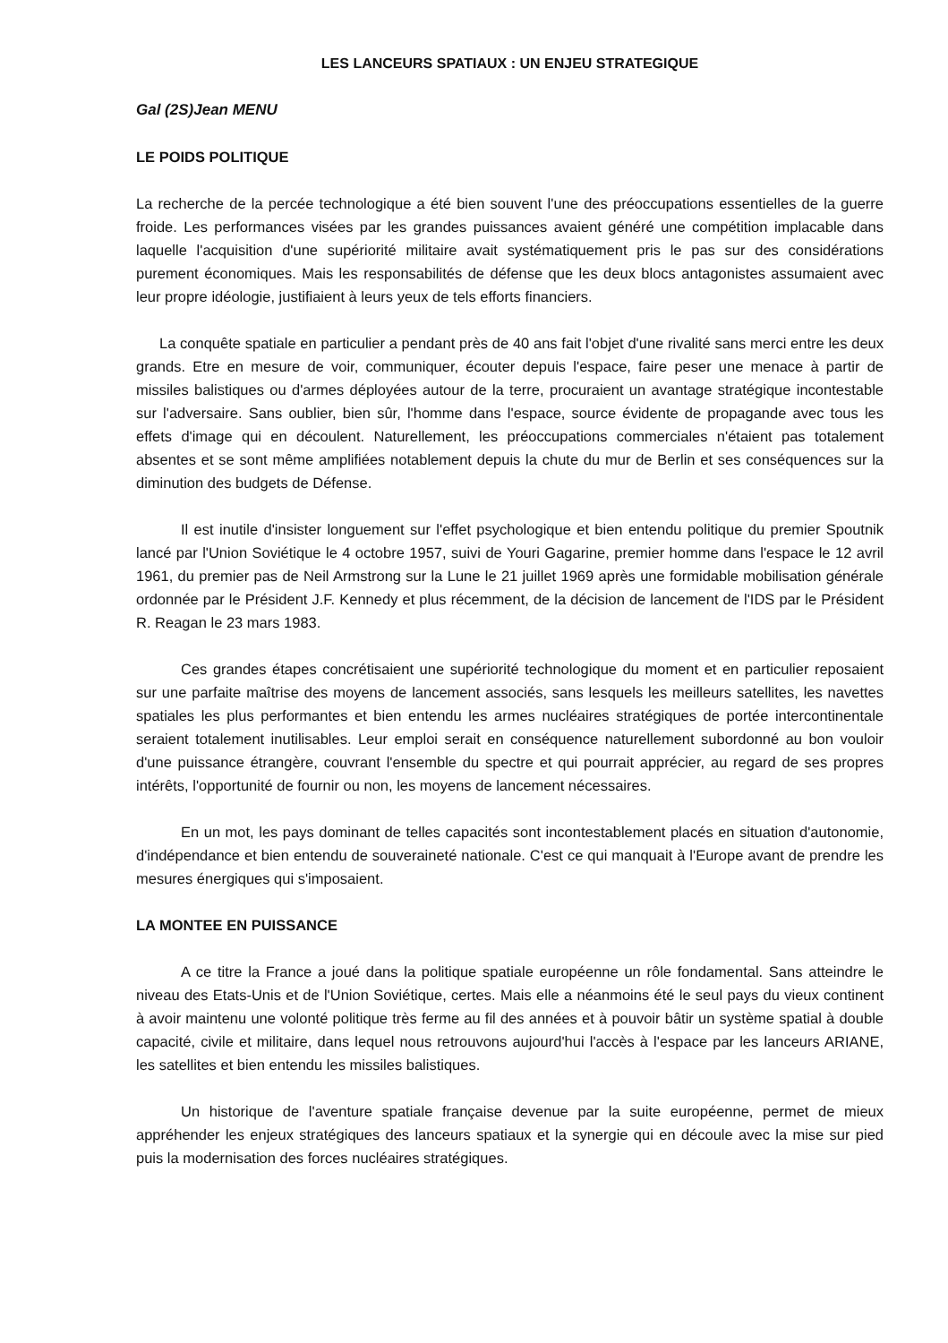LES LANCEURS SPATIAUX : UN ENJEU STRATEGIQUE
Gal (2S)Jean MENU
LE POIDS POLITIQUE
La recherche de la percée technologique a été bien souvent l'une des préoccupations essentielles de la guerre froide. Les performances visées par les grandes puissances avaient généré une compétition implacable dans laquelle l'acquisition d'une supériorité militaire avait systématiquement pris le pas sur des considérations purement économiques. Mais les responsabilités de défense que les deux blocs antagonistes assumaient avec leur propre idéologie, justifiaient à leurs yeux de tels efforts financiers.
La conquête spatiale en particulier a pendant près de 40 ans fait l'objet d'une rivalité sans merci entre les deux grands. Etre en mesure de voir, communiquer, écouter depuis l'espace, faire peser une menace à partir de missiles balistiques ou d'armes déployées autour de la terre, procuraient un avantage stratégique incontestable sur l'adversaire. Sans oublier, bien sûr, l'homme dans l'espace, source évidente de propagande avec tous les effets d'image qui en découlent. Naturellement, les préoccupations commerciales n'étaient pas totalement absentes et se sont même amplifiées notablement depuis la chute du mur de Berlin et ses conséquences sur la diminution des budgets de Défense.
Il est inutile d'insister longuement sur l'effet psychologique et bien entendu politique du premier Spoutnik lancé par l'Union Soviétique le 4 octobre 1957, suivi de Youri Gagarine, premier homme dans l'espace le 12 avril 1961, du premier pas de Neil Armstrong sur la Lune le 21 juillet 1969 après une formidable mobilisation générale ordonnée par le Président J.F. Kennedy et plus récemment, de la décision de lancement de l'IDS par le Président R. Reagan le 23 mars 1983.
Ces grandes étapes concrétisaient une supériorité technologique du moment et en particulier reposaient sur une parfaite maîtrise des moyens de lancement associés, sans lesquels les meilleurs satellites, les navettes spatiales les plus performantes et bien entendu les armes nucléaires stratégiques de portée intercontinentale seraient totalement inutilisables. Leur emploi serait en conséquence naturellement subordonné au bon vouloir d'une puissance étrangère, couvrant l'ensemble du spectre et qui pourrait apprécier, au regard de ses propres intérêts, l'opportunité de fournir ou non, les moyens de lancement nécessaires.
En un mot, les pays dominant de telles capacités sont incontestablement placés en situation d'autonomie, d'indépendance et bien entendu de souveraineté nationale. C'est ce qui manquait à l'Europe avant de prendre les mesures énergiques qui s'imposaient.
LA MONTEE EN PUISSANCE
A ce titre la France a joué dans la politique spatiale européenne un rôle fondamental. Sans atteindre le niveau des Etats-Unis et de l'Union Soviétique, certes. Mais elle a néanmoins été le seul pays du vieux continent à avoir maintenu une volonté politique très ferme au fil des années et à pouvoir bâtir un système spatial à double capacité, civile et militaire, dans lequel nous retrouvons aujourd'hui l'accès à l'espace par les lanceurs ARIANE, les satellites et bien entendu les missiles balistiques.
Un historique de l'aventure spatiale française devenue par la suite européenne, permet de mieux appréhender les enjeux stratégiques des lanceurs spatiaux et la synergie qui en découle avec la mise sur pied puis la modernisation des forces nucléaires stratégiques.